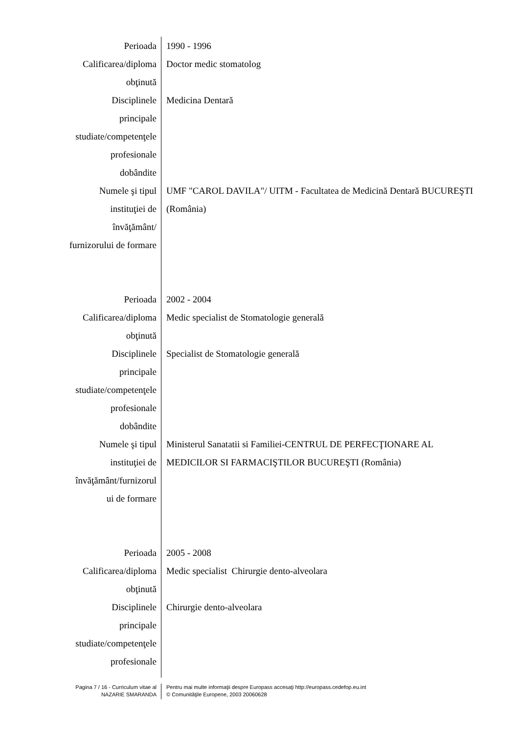Perioada 1990 - 1996
Calificarea/diploma
obţinută
Doctor medic stomatolog
Disciplinele
principale
studiate/competenţele
profesionale
dobândite
Medicina Dentară
Numele şi tipul
instituţiei de
învăţământ/
furnizorului de formare
UMF "CAROL DAVILA"/ UITM - Facultatea de Medicină Dentară BUCUREŞTI (România)
Perioada 2002 - 2004
Calificarea/diploma
obţinută
Medic specialist de Stomatologie generală
Disciplinele
principale
studiate/competenţele
profesionale
dobândite
Specialist de Stomatologie generală
Numele şi tipul
instituţiei de
învăţământ/furnizorul
ui de formare
Ministerul Sanatatii si Familiei-CENTRUL DE PERFECŢIONARE AL MEDICILOR SI FARMACIŞTILOR BUCUREŞTI (România)
Perioada 2005 - 2008
Calificarea/diploma
obţinută
Medic specialist Chirurgie dento-alveolara
Disciplinele
principale
studiate/competenţele
profesionale
Chirurgie dento-alveolara
Pagina 7 / 16 - Curriculum vitae al
NAZARIE SMARANDA
Pentru mai multe informaţii despre Europass accesaţi http://europass.cedefop.eu.int
© Comunităţile Europene, 2003 20060628